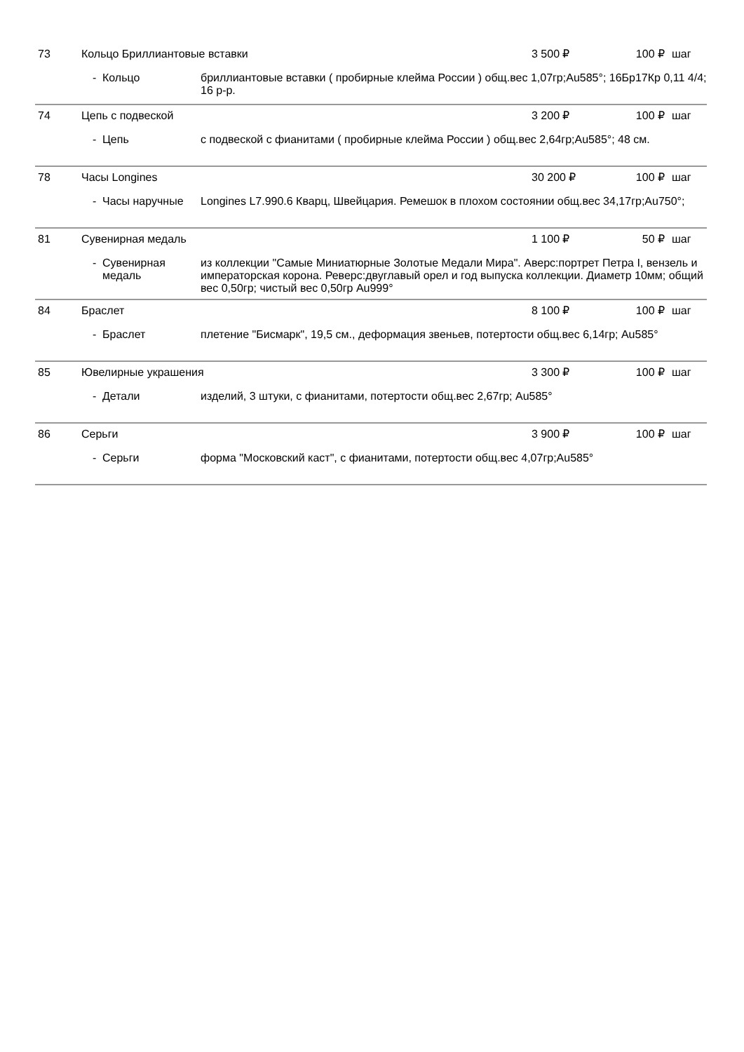| 73 | Кольцо Бриллиантовые вставки | | | 3 500 ₽ | 100 ₽ | шаг |
| | - | Кольцо | бриллиантовые вставки ( пробирные клейма России ) общ.вес 1,07гр;Au585°; 16Бр17Кр 0,11 4/4; 16 р-р. | | | |
| 74 | Цепь с подвеской | | | 3 200 ₽ | 100 ₽ | шаг |
| | - | Цепь | с подвеской с фианитами ( пробирные клейма России ) общ.вес 2,64гр;Au585°; 48 см. | | | |
| 78 | Часы Longines | | | 30 200 ₽ | 100 ₽ | шаг |
| | - | Часы наручные | Longines L7.990.6 Кварц, Швейцария. Ремешок в плохом состоянии общ.вес 34,17гр;Au750°; | | | |
| 81 | Сувенирная медаль | | | 1 100 ₽ | 50 ₽ | шаг |
| | - | Сувенирная медаль | из коллекции "Самые Миниатюрные Золотые Медали Мира". Аверс:портрет Петра I, вензель и императорская корона. Реверс:двуглавый орел и год выпуска коллекции. Диаметр 10мм; общий вес 0,50гр; чистый вес 0,50гр Au999° | | | |
| 84 | Браслет | | | 8 100 ₽ | 100 ₽ | шаг |
| | - | Браслет | плетение "Бисмарк", 19,5 см., деформация звеньев, потертости общ.вес 6,14гр; Au585° | | | |
| 85 | Ювелирные украшения | | | 3 300 ₽ | 100 ₽ | шаг |
| | - | Детали | изделий, 3 штуки, с фианитами, потертости общ.вес 2,67гр; Au585° | | | |
| 86 | Серьги | | | 3 900 ₽ | 100 ₽ | шаг |
| | - | Серьги | форма "Московский каст", с фианитами, потертости общ.вес 4,07гр;Au585° | | | |